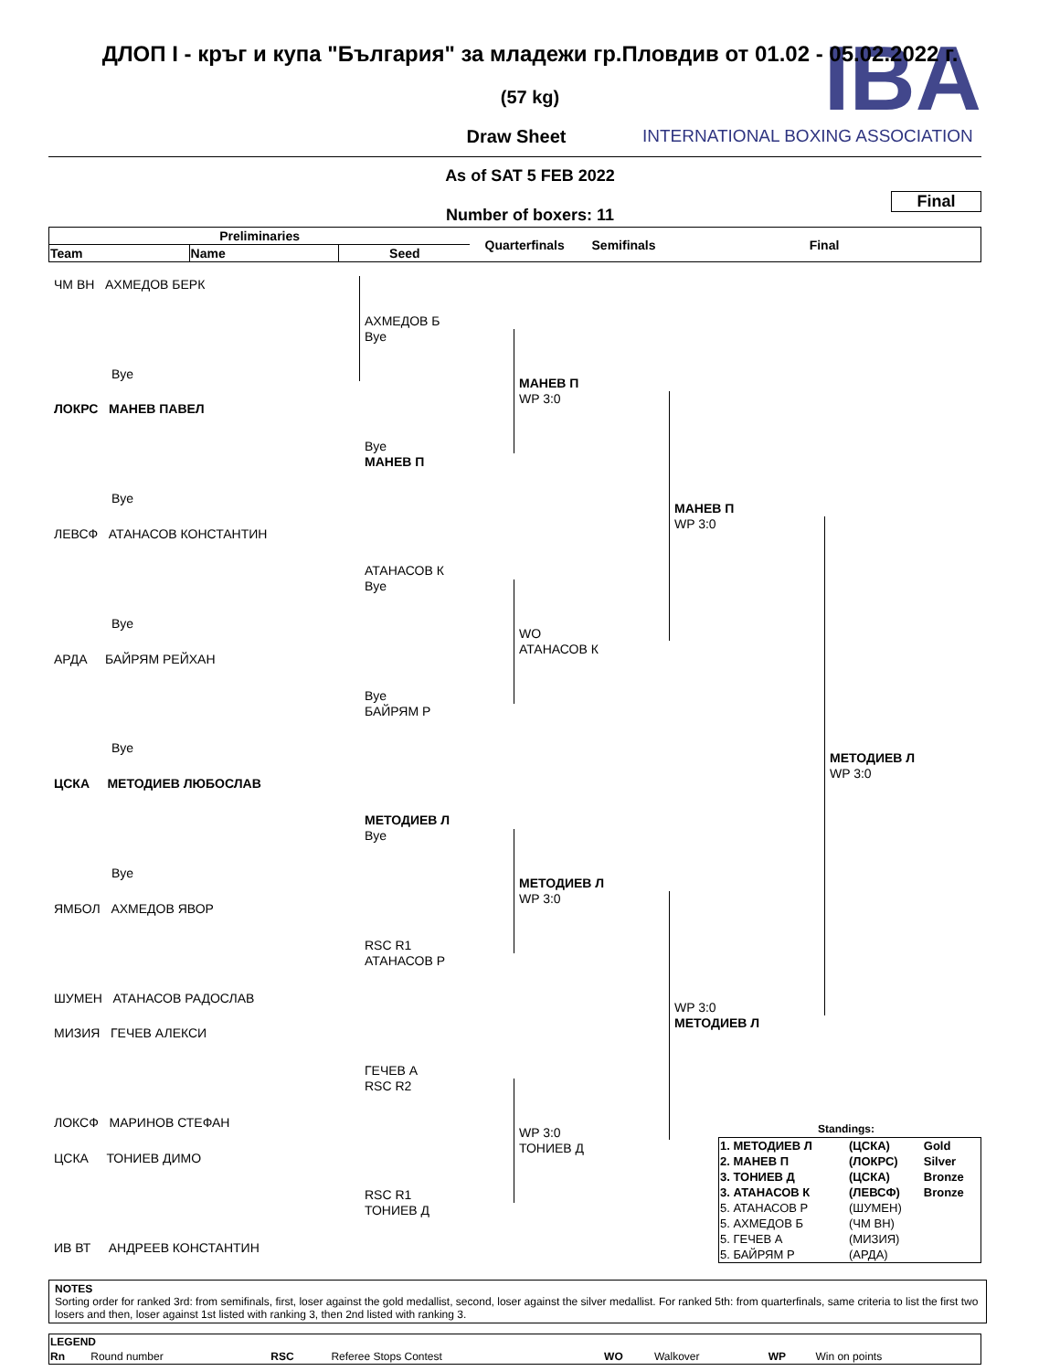IBA
ДЛОП I - кръг и купа "България" за младежи гр.Пловдив от 01.02 - 05.02.2022 г.
(57 kg)
INTERNATIONAL BOXING ASSOCIATION
Draw Sheet
As of SAT 5 FEB 2022
Final
Number of boxers: 11
| Preliminaries | | | Quarterfinals | Semifinals | Final |
| --- | --- | --- | --- | --- | --- |
| Team | Name | Seed | | | |
ЧМ ВН АХМЕДОВ БЕРК
Bye
ЛОКРС МАНЕВ ПАВЕЛ
Bye
ЛЕВСФ АТАНАСОВ КОНСТАНТИН
Bye
АРДА БАЙРЯМ РЕЙХАН
Bye
ЦСКА МЕТОДИЕВ ЛЮБОСЛАВ
Bye
ЯМБОЛ АХМЕДОВ ЯВОР
ШУМЕН АТАНАСОВ РАДОСЛАВ
МИЗИЯ ГЕЧЕВ АЛЕКСИ
ЛОКСФ МАРИНОВ СТЕФАН
ЦСКА ТОНИЕВ ДИМО
ИВ ВТ АНДРЕЕВ КОНСТАНТИН
АХМЕДОВ Б
Bye
Bye
МАНЕВ П
АТАНАСОВ К
Bye
Bye
БАЙРЯМ Р
МЕТОДИЕВ Л
Bye
RSC R1
АТАНАСОВ Р
ГЕЧЕВ А
RSC R2
RSC R1
ТОНИЕВ Д
МАНЕВ П
WP 3:0
WO
АТАНАСОВ К
МЕТОДИЕВ Л
WP 3:0
WP 3:0
ТОНИЕВ Д
МАНЕВ П
WP 3:0
WP 3:0
МЕТОДИЕВ Л
МЕТОДИЕВ Л
WP 3:0
Standings:
| 1. МЕТОДИЕВ Л | (ЦСКА) | Gold |
| 2. МАНЕВ П | (ЛОКРС) | Silver |
| 3. ТОНИЕВ Д | (ЦСКА) | Bronze |
| 3. АТАНАСОВ К | (ЛЕВСФ) | Bronze |
| 5. АТАНАСОВ Р | (ШУМЕН) | |
| 5. АХМЕДОВ Б | (ЧМ ВН) | |
| 5. ГЕЧЕВ А | (МИЗИЯ) | |
| 5. БАЙРЯМ Р | (АРДА) | |
NOTES
Sorting order for ranked 3rd: from semifinals, first, loser against the gold medallist, second, loser against the silver medallist. For ranked 5th: from quarterfinals, same criteria to list the first two losers and then, loser against 1st listed with ranking 3, then 2nd listed with ranking 3.
| LEGEND | | | | | | | |
| --- | --- | --- | --- | --- | --- | --- | --- |
| Rn | Round number | RSC | Referee Stops Contest | WO | Walkover | WP | Win on points |